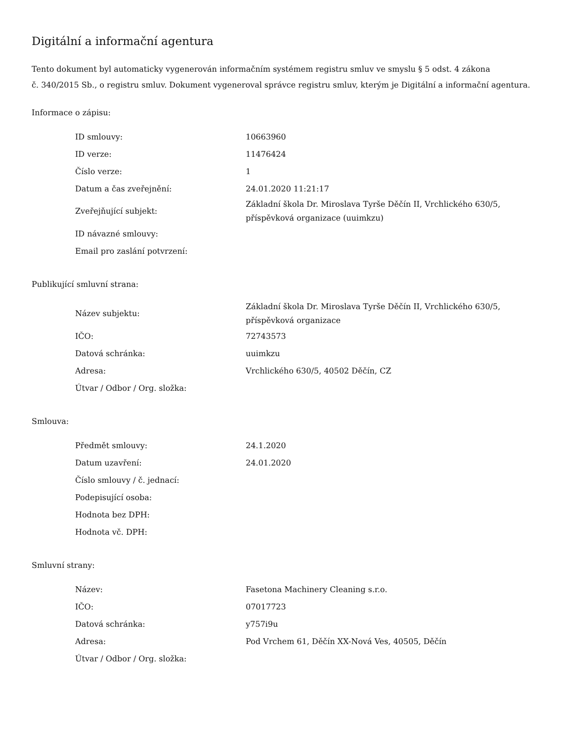Digitální a informační agentura
Tento dokument byl automaticky vygenerován informačním systémem registru smluv ve smyslu § 5 odst. 4 zákona
č. 340/2015 Sb., o registru smluv. Dokument vygeneroval správce registru smluv, kterým je Digitální a informační agentura.
Informace o zápisu:
| ID smlouvy: | 10663960 |
| ID verze: | 11476424 |
| Číslo verze: | 1 |
| Datum a čas zveřejnění: | 24.01.2020 11:21:17 |
| Zveřejňující subjekt: | Základní škola Dr. Miroslava Tyrše Děčín II, Vrchlického 630/5, příspěvková organizace (uuimkzu) |
| ID návazné smlouvy: | |
| Email pro zaslání potvrzení: | |
Publikující smluvní strana:
| Název subjektu: | Základní škola Dr. Miroslava Tyrše Děčín II, Vrchlického 630/5, příspěvková organizace |
| IČO: | 72743573 |
| Datová schránka: | uuimkzu |
| Adresa: | Vrchlického 630/5, 40502 Děčín, CZ |
| Útvar / Odbor / Org. složka: | |
Smlouva:
| Předmět smlouvy: | 24.1.2020 |
| Datum uzavření: | 24.01.2020 |
| Číslo smlouvy / č. jednací: | |
| Podepisující osoba: | |
| Hodnota bez DPH: | |
| Hodnota vč. DPH: | |
Smluvní strany:
| Název: | Fasetona Machinery Cleaning s.r.o. |
| IČO: | 07017723 |
| Datová schránka: | y757i9u |
| Adresa: | Pod Vrchem 61, Děčín XX-Nová Ves, 40505, Děčín |
| Útvar / Odbor / Org. složka: | |